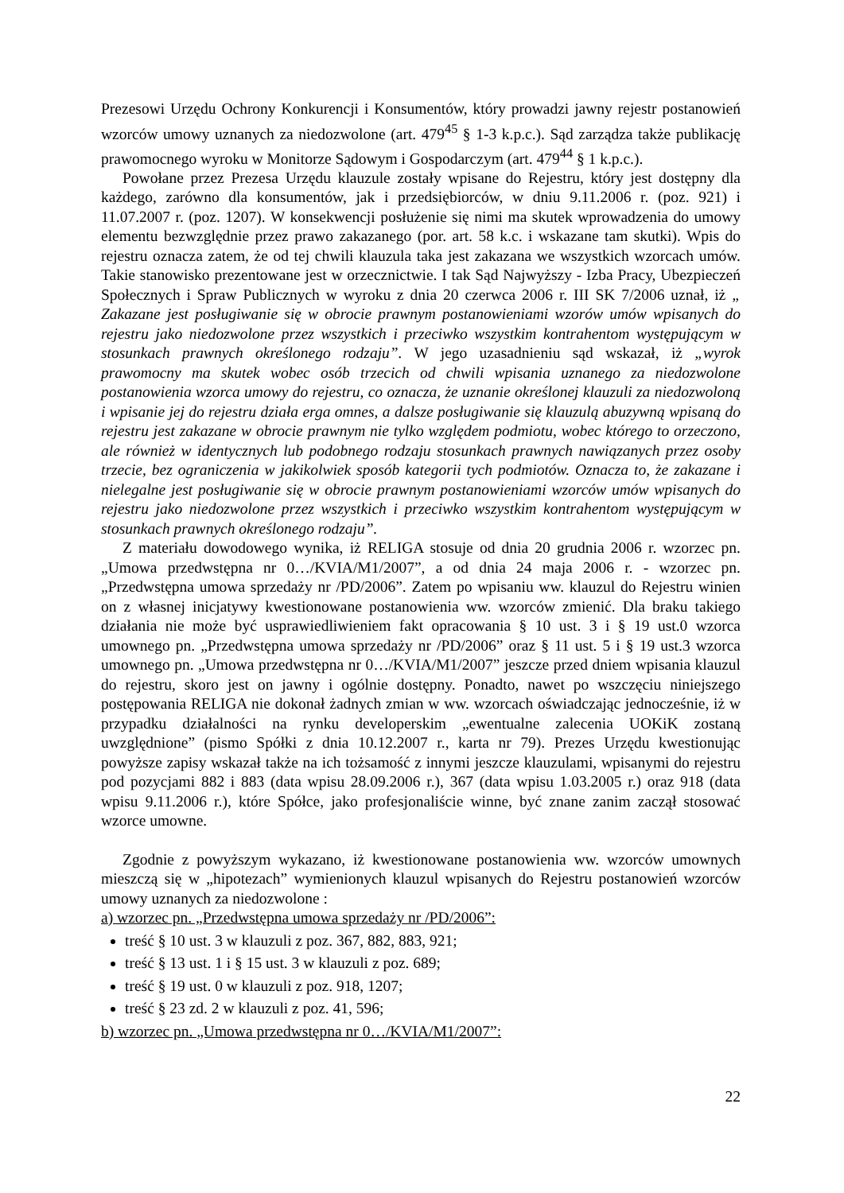Prezesowi Urzędu Ochrony Konkurencji i Konsumentów, który prowadzi jawny rejestr postanowień wzorców umowy uznanych za niedozwolone (art. 479<sup>45</sup> § 1-3 k.p.c.). Sąd zarządza także publikację prawomocnego wyroku w Monitorze Sądowym i Gospodarczym (art. 479<sup>44</sup> § 1 k.p.c.).
Powołane przez Prezesa Urzędu klauzule zostały wpisane do Rejestru, który jest dostępny dla każdego, zarówno dla konsumentów, jak i przedsiębiorców, w dniu 9.11.2006 r. (poz. 921) i 11.07.2007 r. (poz. 1207). W konsekwencji posłużenie się nimi ma skutek wprowadzenia do umowy elementu bezwzględnie przez prawo zakazanego (por. art. 58 k.c. i wskazane tam skutki). Wpis do rejestru oznacza zatem, że od tej chwili klauzula taka jest zakazana we wszystkich wzorcach umów. Takie stanowisko prezentowane jest w orzecznictwie. I tak Sąd Najwyższy - Izba Pracy, Ubezpieczeń Społecznych i Spraw Publicznych w wyroku z dnia 20 czerwca 2006 r. III SK 7/2006 uznał, iż „ Zakazane jest posługiwanie się w obrocie prawnym postanowieniami wzorów umów wpisanych do rejestru jako niedozwolone przez wszystkich i przeciwko wszystkim kontrahentom występującym w stosunkach prawnych określonego rodzaju”. W jego uzasadnieniu sąd wskazał, iż „wyrok prawomocny ma skutek wobec osób trzecich od chwili wpisania uznanego za niedozwolone postanowienia wzorca umowy do rejestru, co oznacza, że uznanie określonej klauzuli za niedozwoloną i wpisanie jej do rejestru działa erga omnes, a dalsze posługiwanie się klauzulą abuzywną wpisaną do rejestru jest zakazane w obrocie prawnym nie tylko względem podmiotu, wobec którego to orzeczono, ale również w identycznych lub podobnego rodzaju stosunkach prawnych nawiązanych przez osoby trzecie, bez ograniczenia w jakikolwiek sposób kategorii tych podmiotów. Oznacza to, że zakazane i nielegalne jest posługiwanie się w obrocie prawnym postanowieniami wzorców umów wpisanych do rejestru jako niedozwolone przez wszystkich i przeciwko wszystkim kontrahentom występującym w stosunkach prawnych określonego rodzaju”.
Z materiału dowodowego wynika, iż RELIGA stosuje od dnia 20 grudnia 2006 r. wzorzec pn. „Umowa przedwstępna nr 0…/KVIA/M1/2007”, a od dnia 24 maja 2006 r. - wzorzec pn. „Przedwstępna umowa sprzedaży nr /PD/2006”. Zatem po wpisaniu ww. klauzul do Rejestru winien on z własnej inicjatywy kwestionowane postanowienia ww. wzorców zmienić. Dla braku takiego działania nie może być usprawiedliwieniem fakt opracowania § 10 ust. 3 i § 19 ust.0 wzorca umownego pn. „Przedwstępna umowa sprzedaży nr /PD/2006” oraz § 11 ust. 5 i § 19 ust.3 wzorca umownego pn. „Umowa przedwstępna nr 0…/KVIA/M1/2007” jeszcze przed dniem wpisania klauzul do rejestru, skoro jest on jawny i ogólnie dostępny. Ponadto, nawet po wszczęciu niniejszego postępowania RELIGA nie dokonał żadnych zmian w ww. wzorcach oświadczając jednocześnie, iż w przypadku działalności na rynku developerskim „ewentualne zalecenia UOKiK zostaną uwzględnione” (pismo Spółki z dnia 10.12.2007 r., karta nr 79). Prezes Urzędu kwestionując powyższe zapisy wskazał także na ich tożsamość z innymi jeszcze klauzulami, wpisanymi do rejestru pod pozycjami 882 i 883 (data wpisu 28.09.2006 r.), 367 (data wpisu 1.03.2005 r.) oraz 918 (data wpisu 9.11.2006 r.), które Spółce, jako profesjonaliście winne, być znane zanim zaczął stosować wzorce umowne.
Zgodnie z powyższym wykazano, iż kwestionowane postanowienia ww. wzorców umownych mieszczą się w „hipotezach” wymienionych klauzul wpisanych do Rejestru postanowień wzorców umowy uznanych za niedozwolone :
a) wzorzec pn. „Przedwstępna umowa sprzedaży nr /PD/2006”:
treść § 10 ust. 3 w klauzuli z poz. 367, 882, 883, 921;
treść § 13 ust. 1 i § 15 ust. 3 w klauzuli z poz. 689;
treść § 19 ust. 0 w klauzuli z poz. 918, 1207;
treść § 23 zd. 2 w klauzuli z poz. 41, 596;
b) wzorzec pn. „Umowa przedwstępna nr 0…/KVIA/M1/2007”:
22